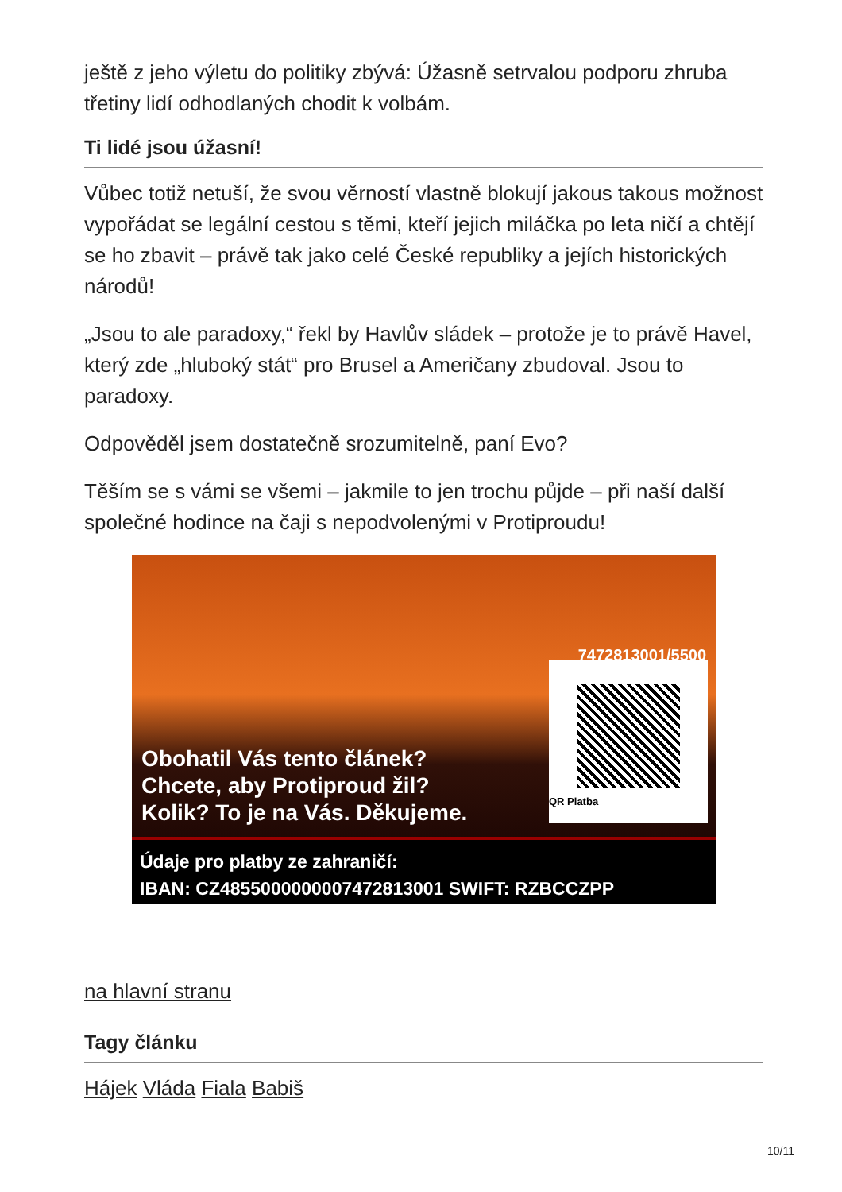ještě z jeho výletu do politiky zbývá: Úžasně setrvalou podporu zhruba třetiny lidí odhodlaných chodit k volbám.
Ti lidé jsou úžasní!
Vůbec totiž netuší, že svou věrností vlastně blokují jakous takous možnost vypořádat se legální cestou s těmi, kteří jejich miláčka po leta ničí a chtějí se ho zbavit – právě tak jako celé České republiky a jejích historických národů!
„Jsou to ale paradoxy,“ řekl by Havlův sládek – protože je to právě Havel, který zde „hluboký stát“ pro Brusel a Američany zbudoval. Jsou to paradoxy.
Odpověděl jsem dostatečně srozumitelně, paní Evo?
Těším se s vámi se všemi – jakmile to jen trochu půjde – při naší další společné hodince na čaji s nepodvolenými v Protiproudu!
7472813001/5500
QR Platba
Obohatil Vás tento článek?
Chcete, aby Protiproud žil?
Kolik? To je na Vás. Děkujeme.
Údaje pro platby ze zahraničí:
IBAN: CZ4855000000007472813001 SWIFT: RZBCCZPP
na hlavní stranu
Tagy článku
Hájek Vláda Fiala Babiš
10/11